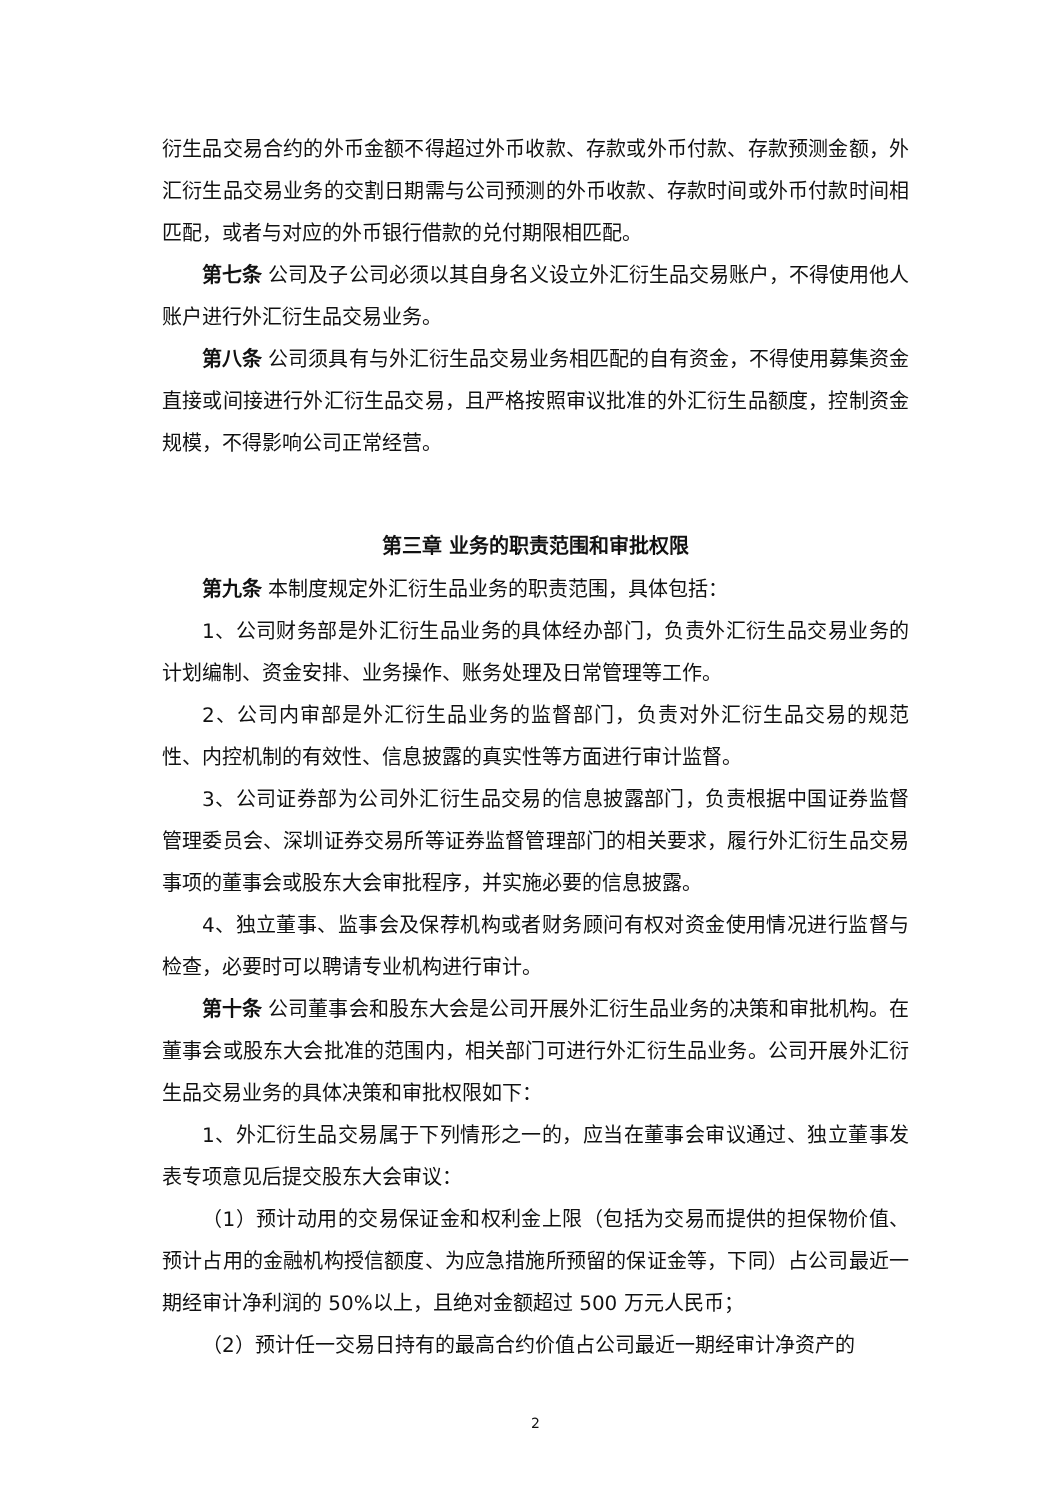衍生品交易合约的外币金额不得超过外币收款、存款或外币付款、存款预测金额，外汇衍生品交易业务的交割日期需与公司预测的外币收款、存款时间或外币付款时间相匹配，或者与对应的外币银行借款的兑付期限相匹配。
第七条 公司及子公司必须以其自身名义设立外汇衍生品交易账户，不得使用他人账户进行外汇衍生品交易业务。
第八条 公司须具有与外汇衍生品交易业务相匹配的自有资金，不得使用募集资金直接或间接进行外汇衍生品交易，且严格按照审议批准的外汇衍生品额度，控制资金规模，不得影响公司正常经营。
第三章 业务的职责范围和审批权限
第九条 本制度规定外汇衍生品业务的职责范围，具体包括：
1、公司财务部是外汇衍生品业务的具体经办部门，负责外汇衍生品交易业务的计划编制、资金安排、业务操作、账务处理及日常管理等工作。
2、公司内审部是外汇衍生品业务的监督部门，负责对外汇衍生品交易的规范性、内控机制的有效性、信息披露的真实性等方面进行审计监督。
3、公司证券部为公司外汇衍生品交易的信息披露部门，负责根据中国证券监督管理委员会、深圳证券交易所等证券监督管理部门的相关要求，履行外汇衍生品交易事项的董事会或股东大会审批程序，并实施必要的信息披露。
4、独立董事、监事会及保荐机构或者财务顾问有权对资金使用情况进行监督与检查，必要时可以聘请专业机构进行审计。
第十条 公司董事会和股东大会是公司开展外汇衍生品业务的决策和审批机构。在董事会或股东大会批准的范围内，相关部门可进行外汇衍生品业务。公司开展外汇衍生品交易业务的具体决策和审批权限如下：
1、外汇衍生品交易属于下列情形之一的，应当在董事会审议通过、独立董事发表专项意见后提交股东大会审议：
（1）预计动用的交易保证金和权利金上限（包括为交易而提供的担保物价值、预计占用的金融机构授信额度、为应急措施所预留的保证金等，下同）占公司最近一期经审计净利润的 50%以上，且绝对金额超过 500 万元人民币；
（2）预计任一交易日持有的最高合约价值占公司最近一期经审计净资产的
2